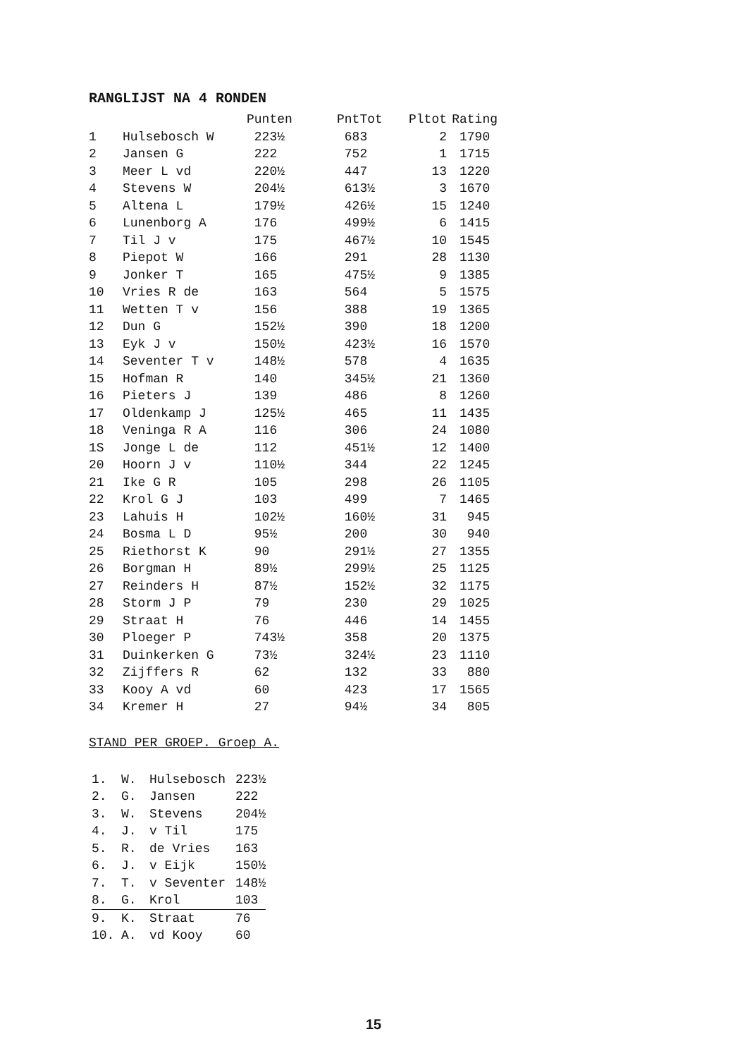RANGLIJST NA 4 RONDEN
| | | Punten | PntTot | Pltot | Rating |
| --- | --- | --- | --- | --- | --- |
| 1 | Hulsebosch W | 223½ | 683 | 2 | 1790 |
| 2 | Jansen G | 222 | 752 | 1 | 1715 |
| 3 | Meer L vd | 220½ | 447 | 13 | 1220 |
| 4 | Stevens W | 204½ | 613½ | 3 | 1670 |
| 5 | Altena L | 179½ | 426½ | 15 | 1240 |
| 6 | Lunenborg A | 176 | 499½ | 6 | 1415 |
| 7 | Til J v | 175 | 467½ | 10 | 1545 |
| 8 | Piepot W | 166 | 291 | 28 | 1130 |
| 9 | Jonker T | 165 | 475½ | 9 | 1385 |
| 10 | Vries R de | 163 | 564 | 5 | 1575 |
| 11 | Wetten T v | 156 | 388 | 19 | 1365 |
| 12 | Dun G | 152½ | 390 | 18 | 1200 |
| 13 | Eyk J v | 150½ | 423½ | 16 | 1570 |
| 14 | Seventer T v | 148½ | 578 | 4 | 1635 |
| 15 | Hofman R | 140 | 345½ | 21 | 1360 |
| 16 | Pieters J | 139 | 486 | 8 | 1260 |
| 17 | Oldenkamp J | 125½ | 465 | 11 | 1435 |
| 18 | Veninga R A | 116 | 306 | 24 | 1080 |
| 1S | Jonge L de | 112 | 451½ | 12 | 1400 |
| 20 | Hoorn J v | 110½ | 344 | 22 | 1245 |
| 21 | Ike G R | 105 | 298 | 26 | 1105 |
| 22 | Krol G J | 103 | 499 | 7 | 1465 |
| 23 | Lahuis H | 102½ | 160½ | 31 | 945 |
| 24 | Bosma L D | 95½ | 200 | 30 | 940 |
| 25 | Riethorst K | 90 | 291½ | 27 | 1355 |
| 26 | Borgman H | 89½ | 299½ | 25 | 1125 |
| 27 | Reinders H | 87½ | 152½ | 32 | 1175 |
| 28 | Storm J P | 79 | 230 | 29 | 1025 |
| 29 | Straat H | 76 | 446 | 14 | 1455 |
| 30 | Ploeger P | 743½ | 358 | 20 | 1375 |
| 31 | Duinkerken G | 73½ | 324½ | 23 | 1110 |
| 32 | Zijffers R | 62 | 132 | 33 | 880 |
| 33 | Kooy A vd | 60 | 423 | 17 | 1565 |
| 34 | Kremer H | 27 | 94½ | 34 | 805 |
STAND PER GROEP. Groep A.
| 1. | W. | Hulsebosch | 223½ |
| 2. | G. | Jansen | 222 |
| 3. | W. | Stevens | 204½ |
| 4. | J. | v Til | 175 |
| 5. | R. | de Vries | 163 |
| 6. | J. | v Eijk | 150½ |
| 7. | T. | v Seventer | 148½ |
| 8. | G. | Krol | 103 |
| 9. | K. | Straat | 76 |
| 10. | A. | vd Kooy | 60 |
15